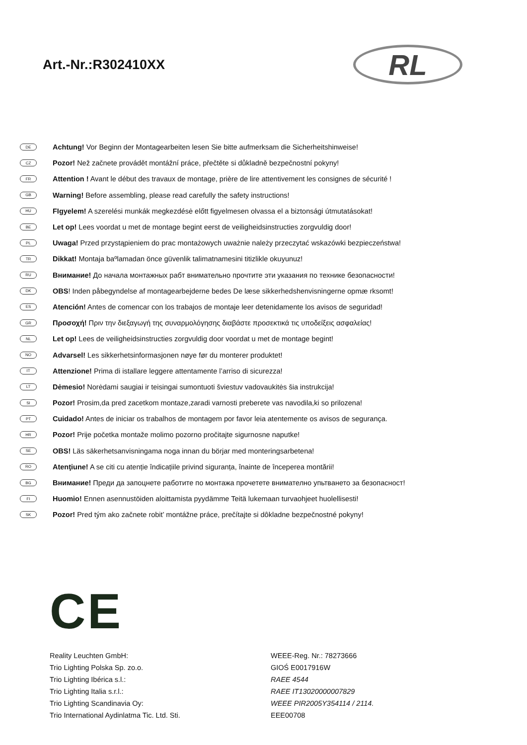Art.-Nr.:R302410XX
RL
DE Achtung! Vor Beginn der Montagearbeiten lesen Sie bitte aufmerksam die Sicherheitshinweise!
CZ Pozor! Než začnete provádět montážní práce, přečtěte si důkladně bezpečnostní pokyny!
FR Attention ! Avant le début des travaux de montage, prière de lire attentivement les consignes de sécurité !
GB Warning! Before assembling, please read carefully the safety instructions!
HU FIgyelem! A szerelési munkák megkezdésė előtt figyelmesen olvassa el a biztonsági útmutatásokat!
BE Let op! Lees voordat u met de montage begint eerst de veiligheidsinstructies zorgvuldig door!
PL Uwaga! Przed przystąpieniem do prac montażowych uważnie należy przeczytać wskazówki bezpieczeństwa!
TR Dikkat! Montaja baºlamadan önce güvenlik talimatnamesini titizlikle okuyunuz!
RU Внимание! До начала монтажных рабт внимательно прочтите эти указания по технике безопасности!
DK OBS! Inden påbegyndelse af montagearbejderne bedes De læse sikkerhedshenvisningerne opmæ rksomt!
ES Atención! Antes de comencar con los trabajos de montaje leer detenidamente los avisos de seguridad!
GR Προσοχή! Πριν την διεξαγωγή της συναρμολόγησης διαβάστε προσεκτικά τις υποδείξεις ασφαλείας!
NL Let op! Lees de veiligheidsinstructies zorgvuldig door voordat u met de montage begint!
NO Advarsel! Les sikkerhetsinformasjonen nøye før du monterer produktet!
IT Attenzione! Prima di istallare leggere attentamente l’arriso di sicurezza!
LT Dėmesio! Norėdami saugiai ir teisingai sumontuoti šviestuv vadovaukitės šia instrukcija!
SI Pozor! Prosim,da pred zacetkom montaze,zaradi varnosti preberete vas navodila,ki so prilozena!
PT Cuidado! Antes de iniciar os trabalhos de montagem por favor leia atentemente os avisos de segurança.
HR Pozor! Prije početka montaže molimo pozorno pročitajte sigurnosne naputke!
SE OBS! Läs säkerhetsanvisningama noga innan du börjar med monteringsarbetena!
RO Atenţiune! A se citi cu atenție îndicațiile privind siguranța, înainte de începerea montării!
BG Внимание! Преди да запоцнете работите по монтажа прочетете внимателно упьтването за безопасност!
FI Huomio! Ennen asennustöiden aloittamista pyydämme Teitä lukemaan turvaohjeet huolellisesti!
SK Pozor! Pred tým ako začnete robit’ montážne práce, prečítajte si dôkladne bezpečnostné pokyny!
CE
Reality Leuchten GmbH:
Trio Lighting Polska Sp. zo.o.
Trio Lighting Ibérica s.l.:
Trio Lighting Italia s.r.l.:
Trio Lighting Scandinavia Oy:
Trio International Aydinlatma Tic. Ltd. Sti.
WEEE-Reg. Nr.: 78273666
GIOŚ E0017916W
RAEE 4544
RAEE IT13020000007829
WEEE PIR2005Y354114 / 2114.
EEE00708